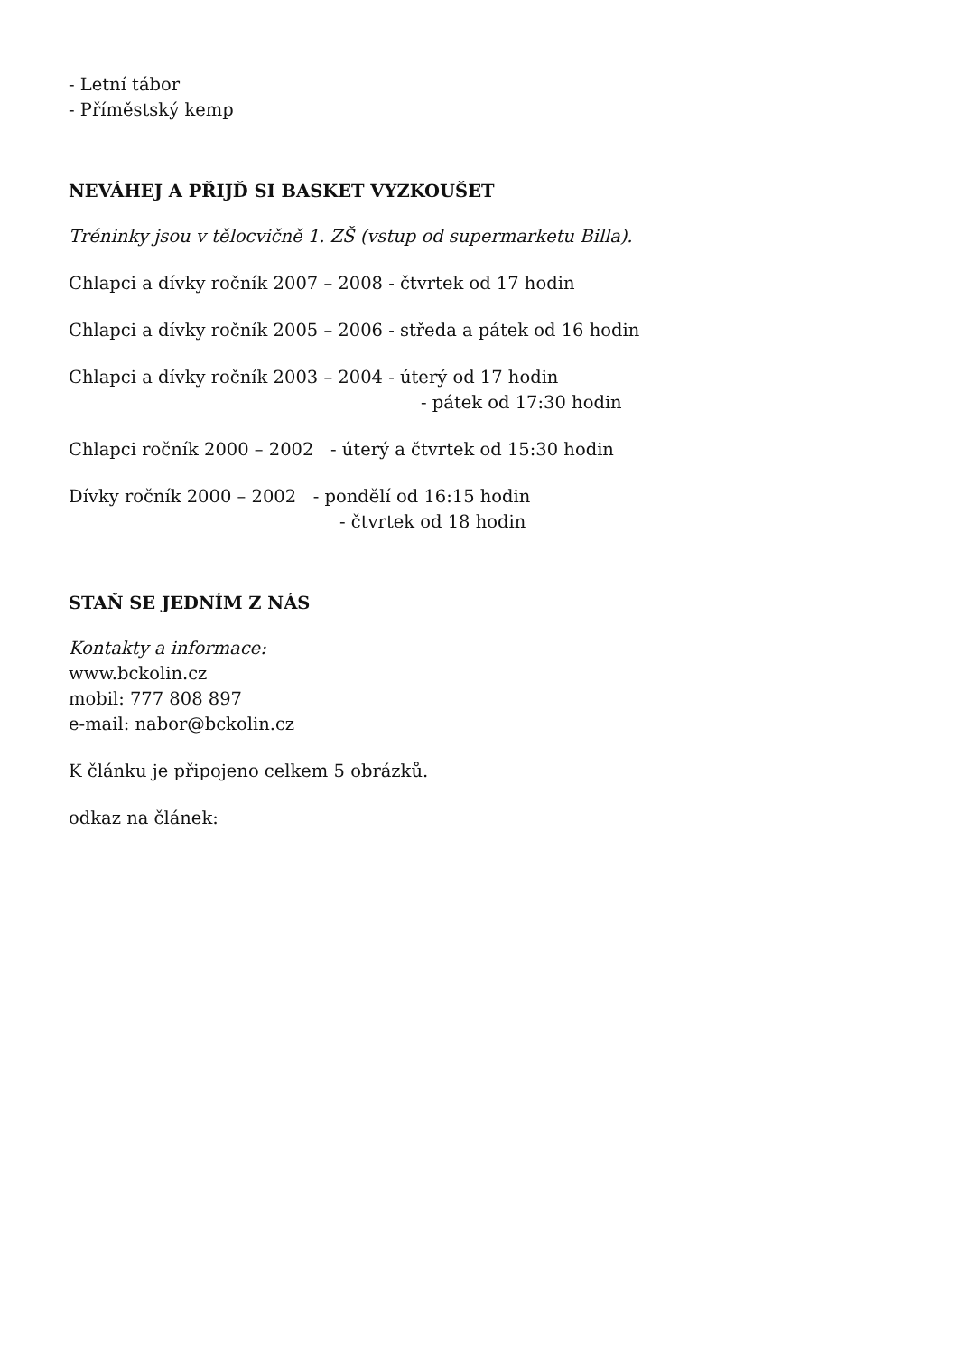- Letní tábor
- Příměstský kemp
NEVÁHEJ A PŘIJĎ SI BASKET VYZKOUŠET
Tréninky jsou v tělocvičně 1. ZŠ (vstup od supermarketu Billa).
Chlapci a dívky ročník 2007 – 2008 - čtvrtek od 17 hodin
Chlapci a dívky ročník 2005 – 2006 - středa a pátek od 16 hodin
Chlapci a dívky ročník 2003 – 2004 - úterý od 17 hodin
- pátek od 17:30 hodin
Chlapci ročník 2000 – 2002 - úterý a čtvrtek od 15:30 hodin
Dívky ročník 2000 – 2002 - pondělí od 16:15 hodin
- čtvrtek od 18 hodin
STAŇ SE JEDNÍM Z NÁS
Kontakty a informace:
www.bckolin.cz
mobil: 777 808 897
e-mail: nabor@bckolin.cz
K článku je připojeno celkem 5 obrázků.
odkaz na článek: